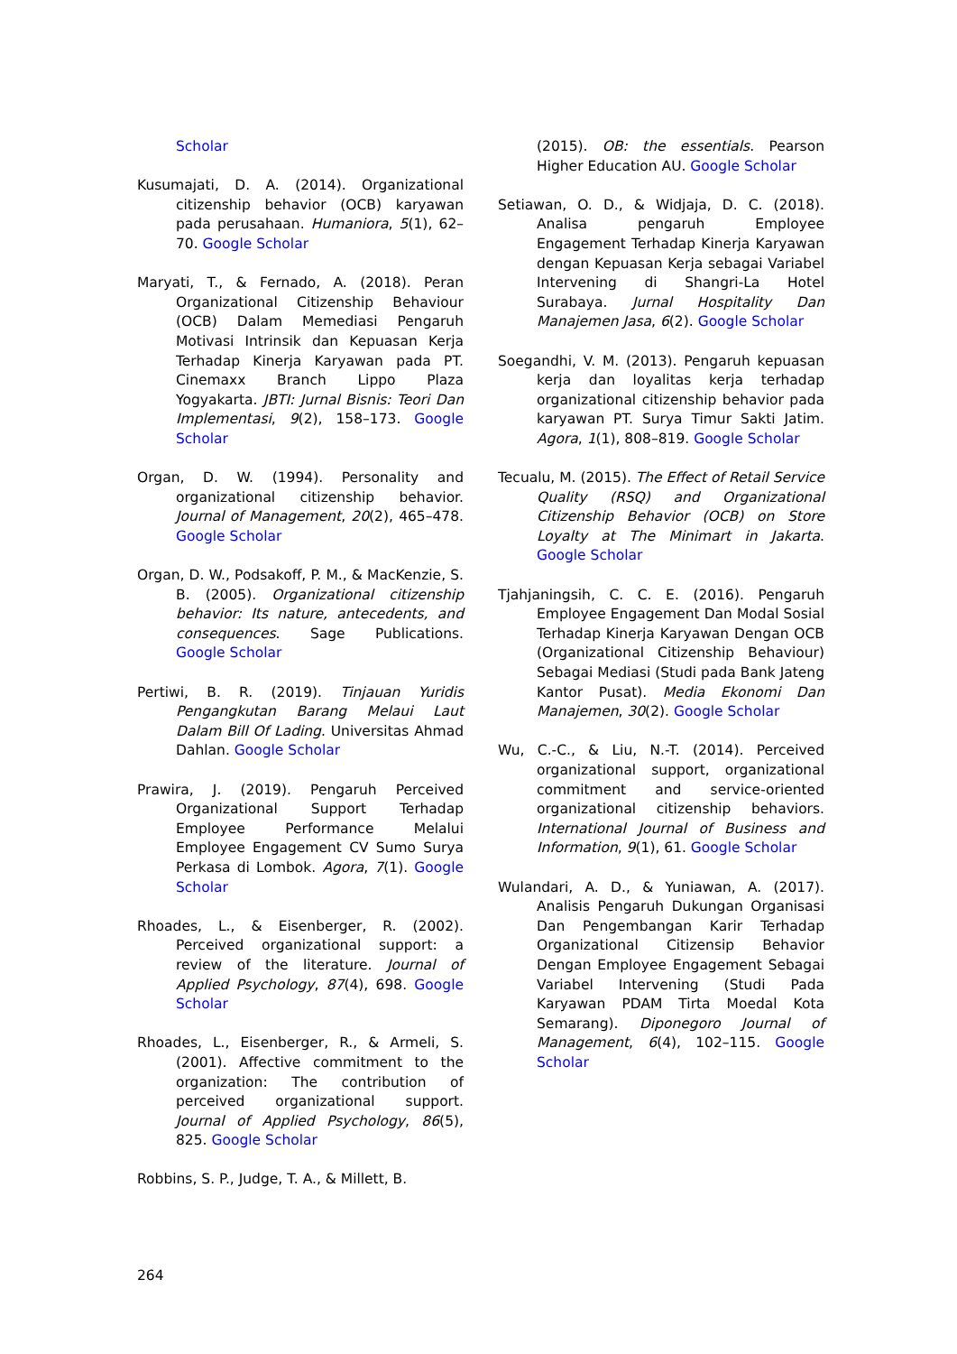Scholar
Kusumajati, D. A. (2014). Organizational citizenship behavior (OCB) karyawan pada perusahaan. Humaniora, 5(1), 62–70. Google Scholar
Maryati, T., & Fernado, A. (2018). Peran Organizational Citizenship Behaviour (OCB) Dalam Memediasi Pengaruh Motivasi Intrinsik dan Kepuasan Kerja Terhadap Kinerja Karyawan pada PT. Cinemaxx Branch Lippo Plaza Yogyakarta. JBTI: Jurnal Bisnis: Teori Dan Implementasi, 9(2), 158–173. Google Scholar
Organ, D. W. (1994). Personality and organizational citizenship behavior. Journal of Management, 20(2), 465–478. Google Scholar
Organ, D. W., Podsakoff, P. M., & MacKenzie, S. B. (2005). Organizational citizenship behavior: Its nature, antecedents, and consequences. Sage Publications. Google Scholar
Pertiwi, B. R. (2019). Tinjauan Yuridis Pengangkutan Barang Melaui Laut Dalam Bill Of Lading. Universitas Ahmad Dahlan. Google Scholar
Prawira, J. (2019). Pengaruh Perceived Organizational Support Terhadap Employee Performance Melalui Employee Engagement CV Sumo Surya Perkasa di Lombok. Agora, 7(1). Google Scholar
Rhoades, L., & Eisenberger, R. (2002). Perceived organizational support: a review of the literature. Journal of Applied Psychology, 87(4), 698. Google Scholar
Rhoades, L., Eisenberger, R., & Armeli, S. (2001). Affective commitment to the organization: The contribution of perceived organizational support. Journal of Applied Psychology, 86(5), 825. Google Scholar
Robbins, S. P., Judge, T. A., & Millett, B.
(2015). OB: the essentials. Pearson Higher Education AU. Google Scholar
Setiawan, O. D., & Widjaja, D. C. (2018). Analisa pengaruh Employee Engagement Terhadap Kinerja Karyawan dengan Kepuasan Kerja sebagai Variabel Intervening di Shangri-La Hotel Surabaya. Jurnal Hospitality Dan Manajemen Jasa, 6(2). Google Scholar
Soegandhi, V. M. (2013). Pengaruh kepuasan kerja dan loyalitas kerja terhadap organizational citizenship behavior pada karyawan PT. Surya Timur Sakti Jatim. Agora, 1(1), 808–819. Google Scholar
Tecualu, M. (2015). The Effect of Retail Service Quality (RSQ) and Organizational Citizenship Behavior (OCB) on Store Loyalty at The Minimart in Jakarta. Google Scholar
Tjahjaningsih, C. C. E. (2016). Pengaruh Employee Engagement Dan Modal Sosial Terhadap Kinerja Karyawan Dengan OCB (Organizational Citizenship Behaviour) Sebagai Mediasi (Studi pada Bank Jateng Kantor Pusat). Media Ekonomi Dan Manajemen, 30(2). Google Scholar
Wu, C.-C., & Liu, N.-T. (2014). Perceived organizational support, organizational commitment and service-oriented organizational citizenship behaviors. International Journal of Business and Information, 9(1), 61. Google Scholar
Wulandari, A. D., & Yuniawan, A. (2017). Analisis Pengaruh Dukungan Organisasi Dan Pengembangan Karir Terhadap Organizational Citizensip Behavior Dengan Employee Engagement Sebagai Variabel Intervening (Studi Pada Karyawan PDAM Tirta Moedal Kota Semarang). Diponegoro Journal of Management, 6(4), 102–115. Google Scholar
264